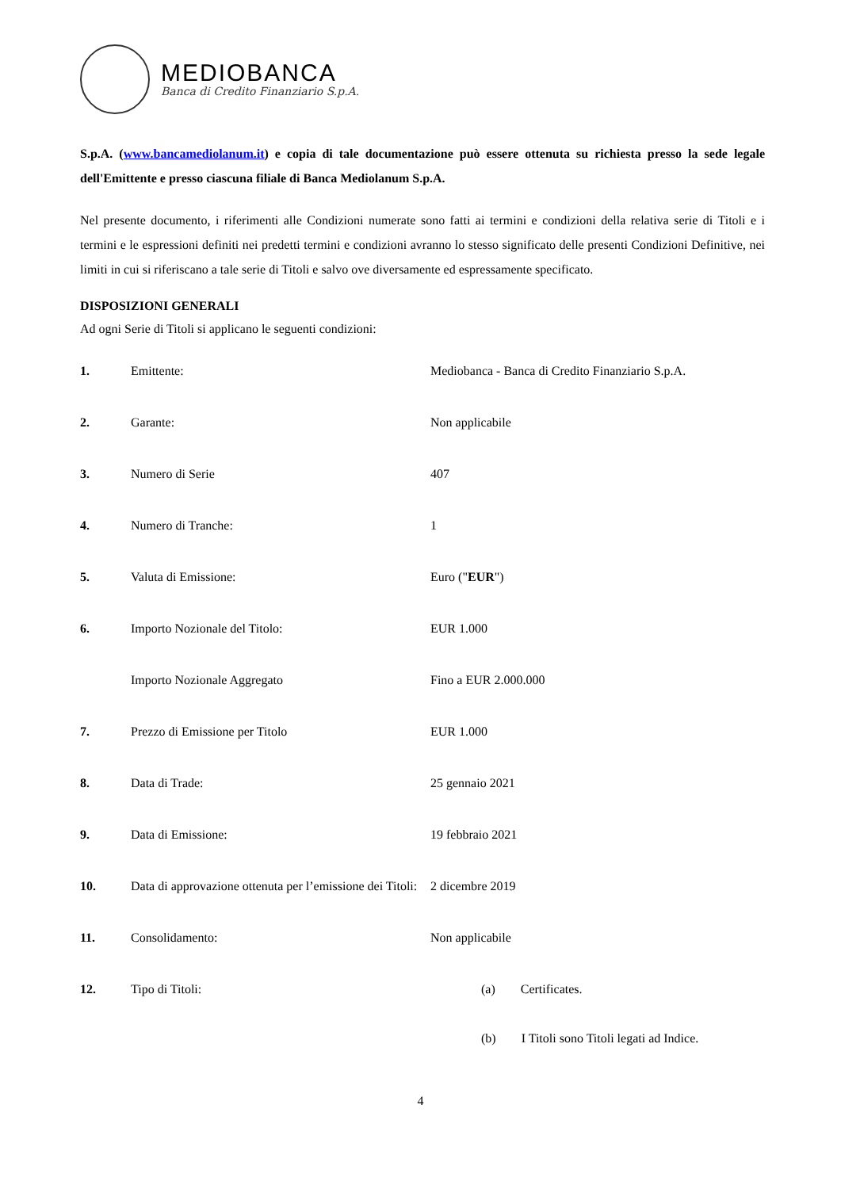MEDIOBANCA
Banca di Credito Finanziario S.p.A.
S.p.A. (www.bancamediolanum.it) e copia di tale documentazione può essere ottenuta su richiesta presso la sede legale dell'Emittente e presso ciascuna filiale di Banca Mediolanum S.p.A.
Nel presente documento, i riferimenti alle Condizioni numerate sono fatti ai termini e condizioni della relativa serie di Titoli e i termini e le espressioni definiti nei predetti termini e condizioni avranno lo stesso significato delle presenti Condizioni Definitive, nei limiti in cui si riferiscano a tale serie di Titoli e salvo ove diversamente ed espressamente specificato.
DISPOSIZIONI GENERALI
Ad ogni Serie di Titoli si applicano le seguenti condizioni:
| 1. | Emittente: | Mediobanca - Banca di Credito Finanziario S.p.A. |
| 2. | Garante: | Non applicabile |
| 3. | Numero di Serie | 407 |
| 4. | Numero di Tranche: | 1 |
| 5. | Valuta di Emissione: | Euro (" EUR ") |
| 6. | Importo Nozionale del Titolo: | EUR 1.000 |
| | Importo Nozionale Aggregato | Fino a EUR 2.000.000 |
| 7. | Prezzo di Emissione per Titolo | EUR 1.000 |
| 8. | Data di Trade: | 25 gennaio 2021 |
| 9. | Data di Emissione: | 19 febbraio 2021 |
| 10. | Data di approvazione ottenuta per l’emissione dei Titoli: | 2 dicembre 2019 |
| 11. | Consolidamento: | Non applicabile |
| 12. | Tipo di Titoli: | (a) Certificates. (b) I Titoli sono Titoli legati ad Indice. |
4